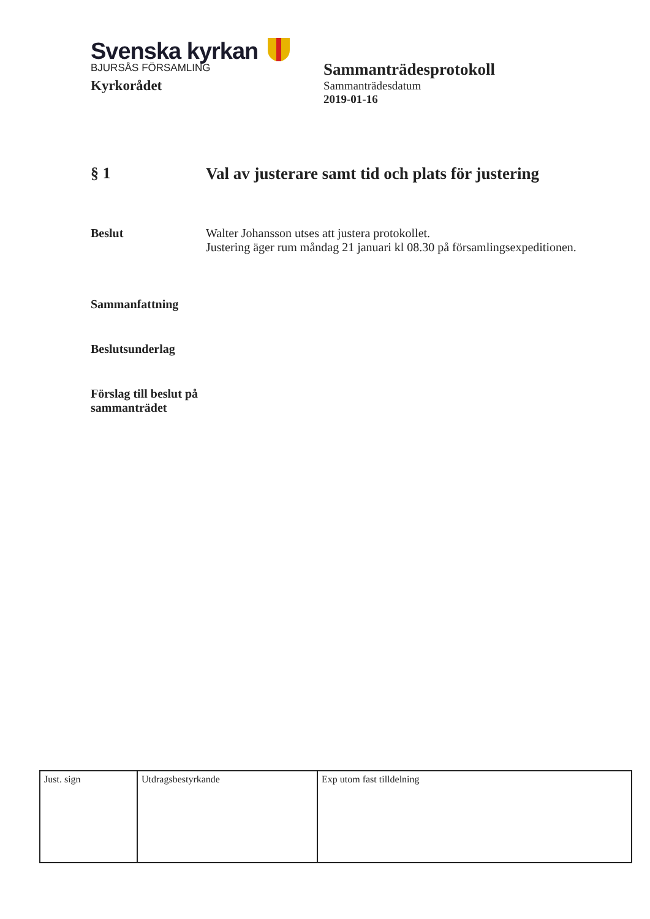Svenska kyrkan
BJURSÅS FÖRSAMLING
Kyrkorådet
Sammanträdesprotokoll
Sammanträdesdatum
2019-01-16
§ 1 Val av justerare samt tid och plats för justering
Beslut Walter Johansson utses att justera protokollet.
Justering äger rum måndag 21 januari kl 08.30 på församlingsexpeditionen.
Sammanfattning
Beslutsunderlag
Förslag till beslut på sammanträdet
| Just. sign | Utdragsbestyrkande | Exp utom fast tilldelning |